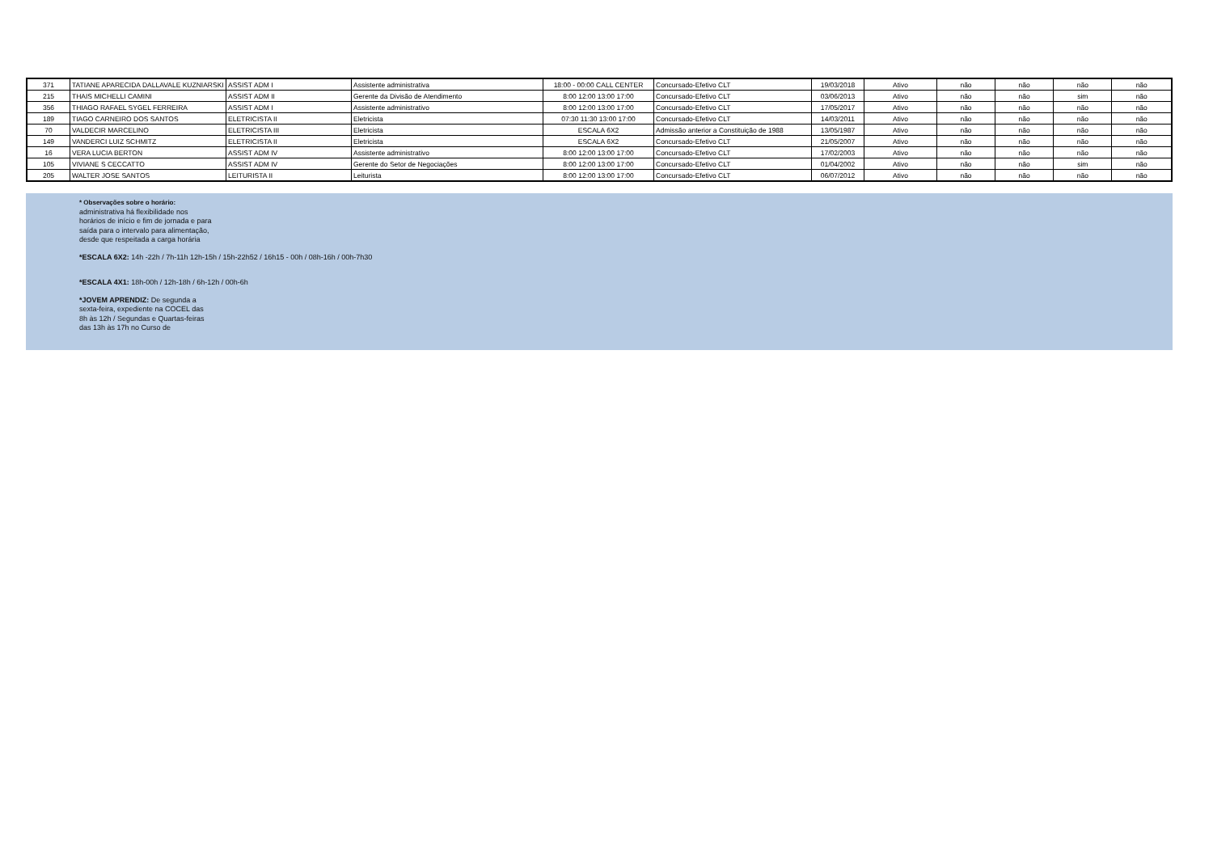| 371 | TATIANE APARECIDA DALLAVALE KUZNIARSKI | ASSIST ADM I | Assistente administrativa | 18:00 - 00:00 CALL CENTER | Concursado-Efetivo CLT | 19/03/2018 | Ativo | não | não | não | não |
| 215 | THAIS MICHELLI CAMINI | ASSIST ADM II | Gerente da Divisão de Atendimento | 8:00 12:00 13:00 17:00 | Concursado-Efetivo CLT | 03/06/2013 | Ativo | não | não | sim | não |
| 356 | THIAGO RAFAEL SYGEL FERREIRA | ASSIST ADM I | Assistente administrativo | 8:00 12:00 13:00 17:00 | Concursado-Efetivo CLT | 17/05/2017 | Ativo | não | não | não | não |
| 189 | TIAGO CARNEIRO DOS SANTOS | ELETRICISTA II | Eletricista | 07:30 11:30 13:00 17:00 | Concursado-Efetivo CLT | 14/03/2011 | Ativo | não | não | não | não |
| 70 | VALDECIR MARCELINO | ELETRICISTA III | Eletricista | ESCALA 6X2 | Admissão anterior a Constituição de 1988 | 13/05/1987 | Ativo | não | não | não | não |
| 149 | VANDERCI LUIZ SCHMITZ | ELETRICISTA II | Eletricista | ESCALA 6X2 | Concursado-Efetivo CLT | 21/05/2007 | Ativo | não | não | não | não |
| 16 | VERA LUCIA BERTON | ASSIST ADM IV | Assistente administrativo | 8:00 12:00 13:00 17:00 | Concursado-Efetivo CLT | 17/02/2003 | Ativo | não | não | não | não |
| 105 | VIVIANE S CECCATTO | ASSIST ADM IV | Gerente do Setor de Negociações | 8:00 12:00 13:00 17:00 | Concursado-Efetivo CLT | 01/04/2002 | Ativo | não | não | sim | não |
| 205 | WALTER JOSE SANTOS | LEITURISTA II | Leiturista | 8:00 12:00 13:00 17:00 | Concursado-Efetivo CLT | 06/07/2012 | Ativo | não | não | não | não |
* Observações sobre o horário:
administrativa há flexibilidade nos
horários de início e fim de jornada e para
saída para o intervalo para alimentação,
desde que respeitada a carga horária
*ESCALA 6X2: 14h -22h / 7h-11h 12h-15h / 15h-22h52 / 16h15 - 00h / 08h-16h / 00h-7h30
*ESCALA 4X1: 18h-00h / 12h-18h / 6h-12h / 00h-6h
*JOVEM APRENDIZ: De segunda a
sexta-feira, expediente na COCEL das
8h às 12h / Segundas e Quartas-feiras
das 13h às 17h no Curso de